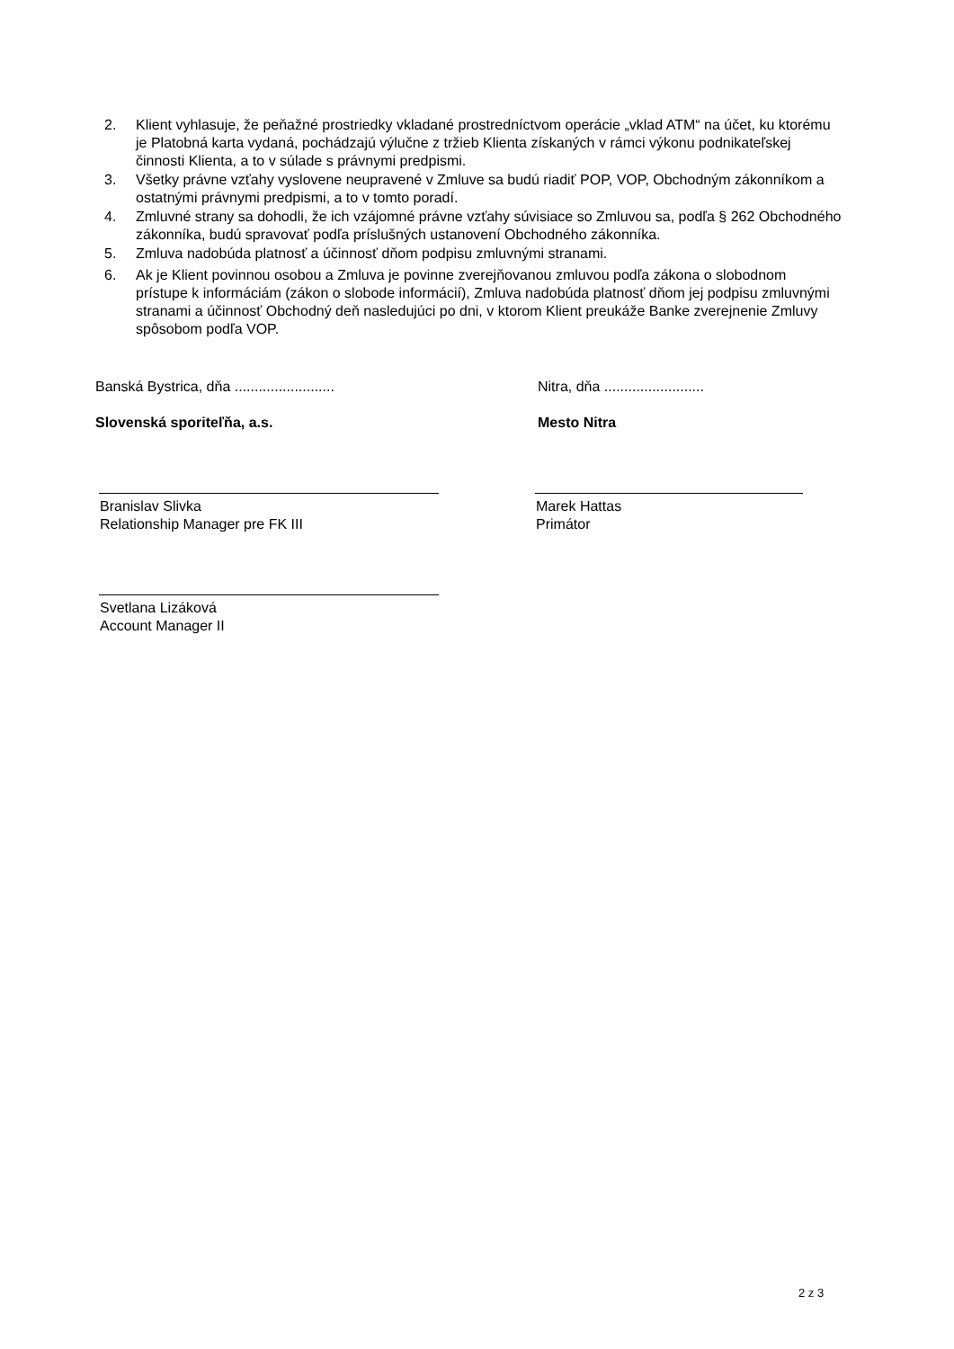2. Klient vyhlasuje, že peňažné prostriedky vkladané prostredníctvom operácie „vklad ATM“ na účet, ku ktorému je Platobná karta vydaná, pochádzajú výlučne z tržieb Klienta získaných v rámci výkonu podnikateľskej činnosti Klienta, a to v súlade s právnymi predpismi.
3. Všetky právne vzťahy vyslovene neupravené v Zmluve sa budú riadiť POP, VOP, Obchodným zákonníkom a ostatnými právnymi predpismi, a to v tomto poradí.
4. Zmluvné strany sa dohodli, že ich vzájomné právne vzťahy súvisiace so Zmluvou sa, podľa § 262 Obchodného zákonníka, budú spravovať podľa príslušných ustanovení Obchodného zákonníka.
5. Zmluva nadobúda platnosť a účinnosť dňom podpisu zmluvnými stranami.
6. Ak je Klient povinnou osobou a Zmluva je povinne zverejňovanou zmluvou podľa zákona o slobodnom prístupe k informáciám (zákon o slobode informácií), Zmluva nadobúda platnosť dňom jej podpisu zmluvnými stranami a účinnosť Obchodný deň nasledujúci po dni, v ktorom Klient preukáže Banke zverejnenie Zmluvy spôsobom podľa VOP.
Banská Bystrica, dňa .........................
Slovenská sporiteľňa, a.s.
Branislav Slivka
Relationship Manager pre FK III
Svetlana Lizáková
Account Manager II
Nitra, dňa .........................
Mesto Nitra
Marek Hattas
Primátor
2 z 3